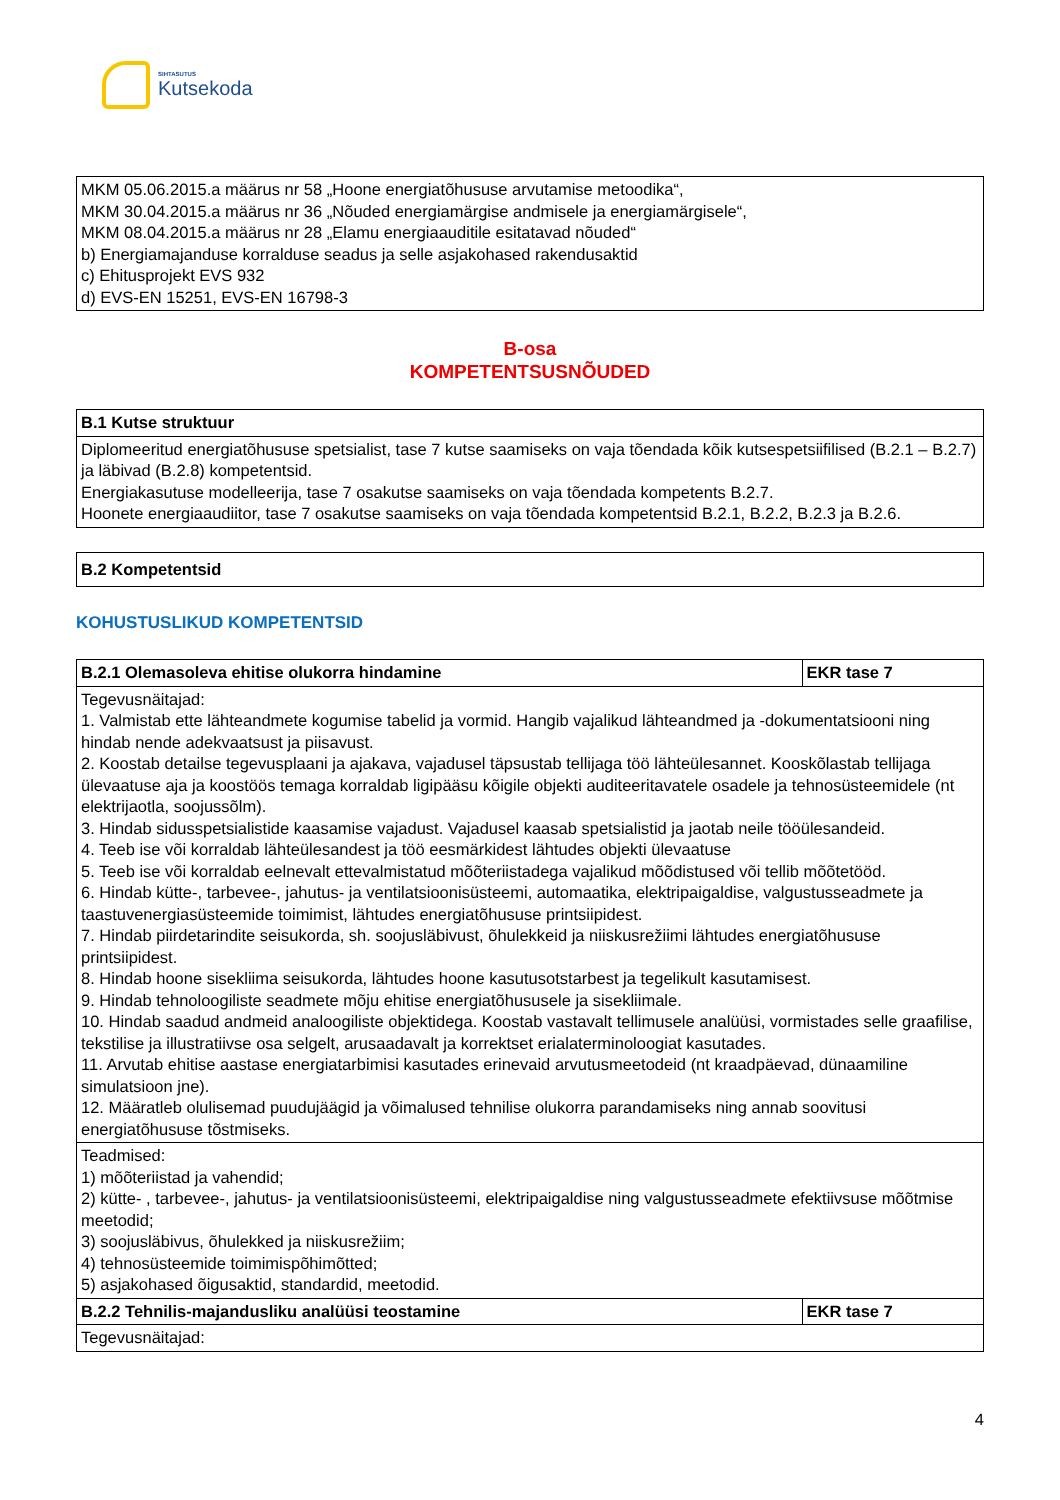SIHTASUTUS
Kutsekoda
| MKM 05.06.2015.a määrus nr 58 „Hoone energiatõhususe arvutamise metoodika“, MKM 30.04.2015.a määrus nr 36 „Nõuded energiamärgise andmisele ja energiamärgisele“, MKM 08.04.2015.a määrus nr 28 „Elamu energiaauditile esitatavad nõuded“ b) Energiamajanduse korralduse seadus ja selle asjakohased rakendusaktid c) Ehitusprojekt EVS 932 d) EVS-EN 15251, EVS-EN 16798-3 |
B-osa
KOMPETENTSUSNÕUDED
| B.1 Kutse struktuur |
| --- |
| Diplomeeritud energiatõhususe spetsialist, tase 7 kutse saamiseks on vaja tõendada kõik kutsespetsiifilised (B.2.1 – B.2.7) ja läbivad (B.2.8) kompetentsid. Energiakasutuse modelleerija, tase 7 osakutse saamiseks on vaja tõendada kompetents B.2.7. Hoonete energiaaudiitor, tase 7 osakutse saamiseks on vaja tõendada kompetentsid B.2.1, B.2.2, B.2.3 ja B.2.6. |
| B.2 Kompetentsid |
| --- |
KOHUSTUSLIKUD KOMPETENTSID
| B.2.1 Olemasoleva ehitise olukorra hindamine | EKR tase 7 |
| --- | --- |
| Tegevusnäitajad: 1. Valmistab ette lähteandmete kogumise tabelid ja vormid. Hangib vajalikud lähteandmed ja -dokumentatsiooni ning hindab nende adekvaatsust ja piisavust. 2. Koostab detailse tegevusplaani ja ajakava, vajadusel täpsustab tellijaga töö lähteülesannet. Kooskõlastab tellijaga ülevaatuse aja ja koostöös temaga korraldab ligipääsu kõigile objekti auditeeritavatele osadele ja tehnosüsteemidele (nt elektrijaotla, soojussõlm). 3. Hindab sidusspetsialistide kaasamise vajadust. Vajadusel kaasab spetsialistid ja jaotab neile tööülesandeid. 4. Teeb ise või korraldab lähteülesandest ja töö eesmärkidest lähtudes objekti ülevaatuse 5. Teeb ise või korraldab eelnevalt ettevalmistatud mõõteriistadega vajalikud mõõdistused või tellib mõõtetööd. 6. Hindab kütte-, tarbevee-, jahutus- ja ventilatsioonisüsteemi, automaatika, elektripaigaldise, valgustusseadmete ja taastuvenergiasüsteemide toimimist, lähtudes energiatõhususe printsiipidest. 7. Hindab piirdetarindite seisukorda, sh. soojusläbivust, õhulekkeid ja niiskusrežiimi lähtudes energiatõhususe printsiipidest. 8. Hindab hoone sisekliima seisukorda, lähtudes hoone kasutusotstarbest ja tegelikult kasutamisest. 9. Hindab tehnoloogiliste seadmete mõju ehitise energiatõhususele ja sisekliimale. 10. Hindab saadud andmeid analoogiliste objektidega. Koostab vastavalt tellimusele analüüsi, vormistades selle graafilise, tekstilise ja illustratiivse osa selgelt, arusaadavalt ja korrektset erialaterminoloogiat kasutades. 11. Arvutab ehitise aastase energiatarbimisi kasutades erinevaid arvutusmeetodeid (nt kraadpäevad, dünaamiline simulatsioon jne). 12. Määratleb olulisemad puudujäägid ja võimalused tehnilise olukorra parandamiseks ning annab soovitusi energiatõhususe tõstmiseks. | |
| Teadmised: 1) mõõteriistad ja vahendid; 2) kütte- , tarbevee-, jahutus- ja ventilatsioonisüsteemi, elektripaigaldise ning valgustusseadmete efektiivsuse mõõtmise meetodid; 3) soojusläbivus, õhulekked ja niiskusrežiim; 4) tehnosüsteemide toimimispõhimõtted; 5) asjakohased õigusaktid, standardid, meetodid. | |
| B.2.2 Tehnilis-majandusliku analüüsi teostamine | EKR tase 7 |
| Tegevusnäitajad: | |
4